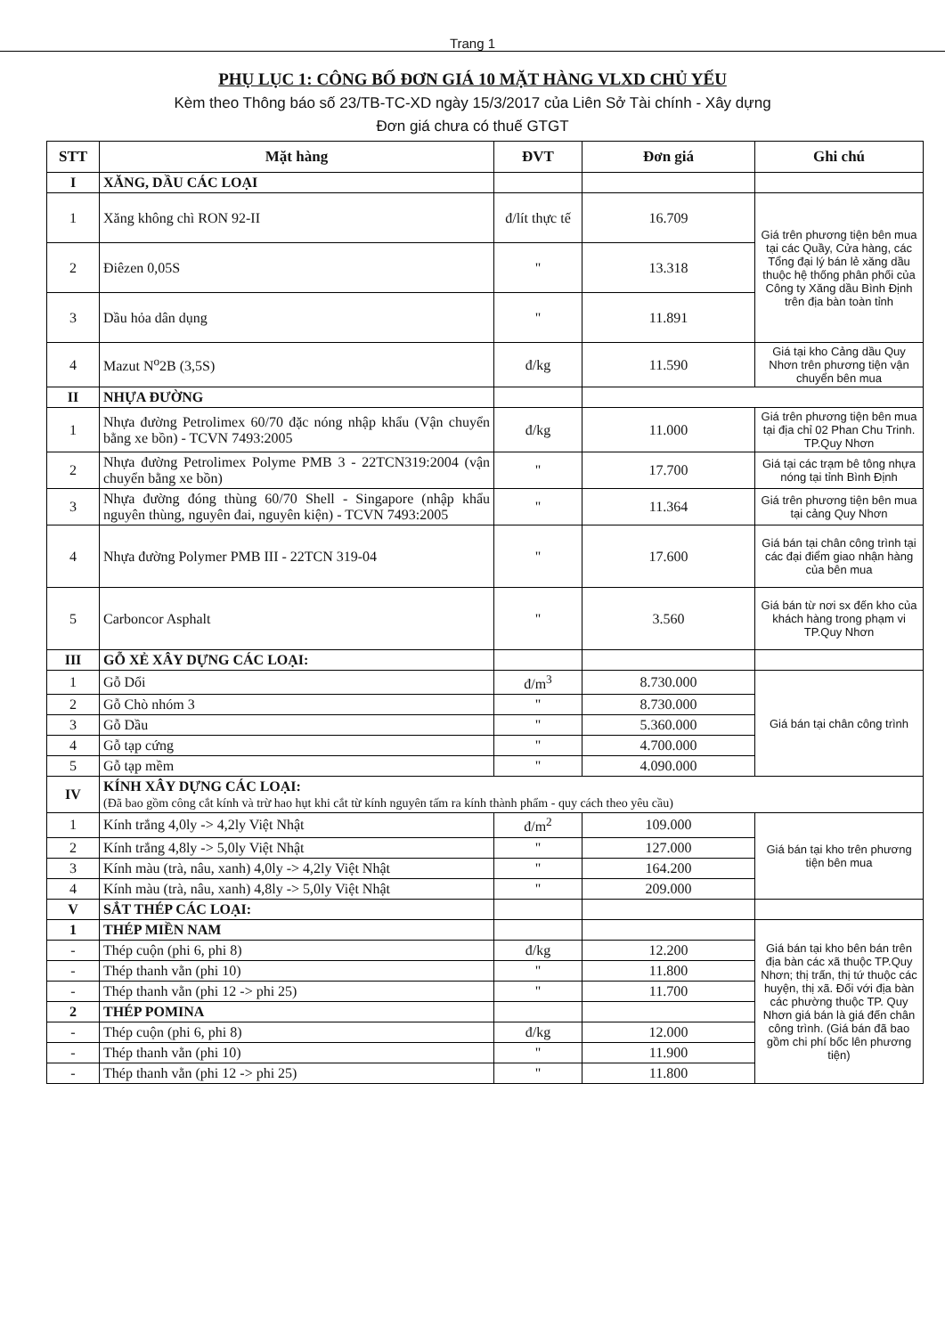Trang 1
PHỤ LỤC 1: CÔNG BỐ ĐƠN GIÁ 10 MẶT HÀNG VLXD CHỦ YẾU
Kèm theo Thông báo số 23/TB-TC-XD ngày 15/3/2017 của Liên Sở Tài chính - Xây dựng
Đơn giá chưa có thuế GTGT
| STT | Mặt hàng | ĐVT | Đơn giá | Ghi chú |
| --- | --- | --- | --- | --- |
| I | XĂNG, DẦU CÁC LOẠI | | | |
| 1 | Xăng không chì RON 92-II | đ/lít thực tế | 16.709 | Giá trên phương tiện bên mua tại các Quầy, Cửa hàng, các Tổng đại lý bán lẻ xăng dầu thuộc hệ thống phân phối của Công ty Xăng dầu Bình Định trên địa bàn toàn tỉnh |
| 2 | Điêzen 0,05S | " | 13.318 | |
| 3 | Dầu hỏa dân dụng | " | 11.891 | |
| 4 | Mazut N<sup>o</sup>2B (3,5S) | đ/kg | 11.590 | Giá tại kho Cảng dầu Quy Nhơn trên phương tiện vận chuyển bên mua |
| II | NHỰA ĐƯỜNG | | | |
| 1 | Nhựa đường Petrolimex 60/70 đặc nóng nhập khẩu (Vận chuyển bằng xe bồn) - TCVN 7493:2005 | đ/kg | 11.000 | Giá trên phương tiện bên mua tại địa chỉ 02 Phan Chu Trinh. TP.Quy Nhơn |
| 2 | Nhựa đường Petrolimex Polyme PMB 3 - 22TCN319:2004 (vận chuyển bằng xe bồn) | " | 17.700 | Giá tại các trạm bê tông nhựa nóng tại tỉnh Bình Định |
| 3 | Nhựa đường đóng thùng 60/70 Shell - Singapore (nhập khẩu nguyên thùng, nguyên đai, nguyên kiện) - TCVN 7493:2005 | " | 11.364 | Giá trên phương tiện bên mua tại cảng Quy Nhơn |
| 4 | Nhựa đường Polymer PMB III - 22TCN 319-04 | " | 17.600 | Giá bán tại chân công trình tại các đại điểm giao nhận hàng của bên mua |
| 5 | Carboncor Asphalt | " | 3.560 | Giá bán từ nơi sx đến kho của khách hàng trong phạm vi TP.Quy Nhơn |
| III | GỖ XẺ XÂY DỰNG CÁC LOẠI: | | | |
| 1 | Gỗ Dổi | đ/m<sup>3</sup> | 8.730.000 | Giá bán tại chân công trình |
| 2 | Gỗ Chò nhóm 3 | " | 8.730.000 | |
| 3 | Gỗ Dầu | " | 5.360.000 | |
| 4 | Gỗ tạp cứng | " | 4.700.000 | |
| 5 | Gỗ tạp mềm | " | 4.090.000 | |
| IV | KÍNH XÂY DỰNG CÁC LOẠI: (Đã bao gồm công cắt kính và trừ hao hụt khi cắt từ kính nguyên tấm ra kính thành phẩm - quy cách theo yêu cầu) | | | |
| 1 | Kính trắng 4,0ly -> 4,2ly Việt Nhật | đ/m<sup>2</sup> | 109.000 | Giá bán tại kho trên phương tiện bên mua |
| 2 | Kính trắng 4,8ly -> 5,0ly Việt Nhật | " | 127.000 | |
| 3 | Kính màu (trà, nâu, xanh) 4,0ly -> 4,2ly Việt Nhật | " | 164.200 | |
| 4 | Kính màu (trà, nâu, xanh) 4,8ly -> 5,0ly Việt Nhật | " | 209.000 | |
| V | SẮT THÉP CÁC LOẠI: | | | |
| 1 | THÉP MIỀN NAM | | | Giá bán tại kho bên bán trên địa bàn các xã thuộc TP.Quy Nhơn; thị trấn, thị tứ thuộc các huyện, thị xã. Đối với địa bàn các phường thuộc TP. Quy Nhơn giá bán là giá đến chân công trình. (Giá bán đã bao gồm chi phí bốc lên phương tiện) |
| - | Thép cuộn (phi 6, phi 8) | đ/kg | 12.200 | |
| - | Thép thanh vằn (phi 10) | " | 11.800 | |
| - | Thép thanh vằn (phi 12 -> phi 25) | " | 11.700 | |
| 2 | THÉP POMINA | | | |
| - | Thép cuộn (phi 6, phi 8) | đ/kg | 12.000 | |
| - | Thép thanh vằn (phi 10) | " | 11.900 | |
| - | Thép thanh vằn (phi 12 -> phi 25) | " | 11.800 | |